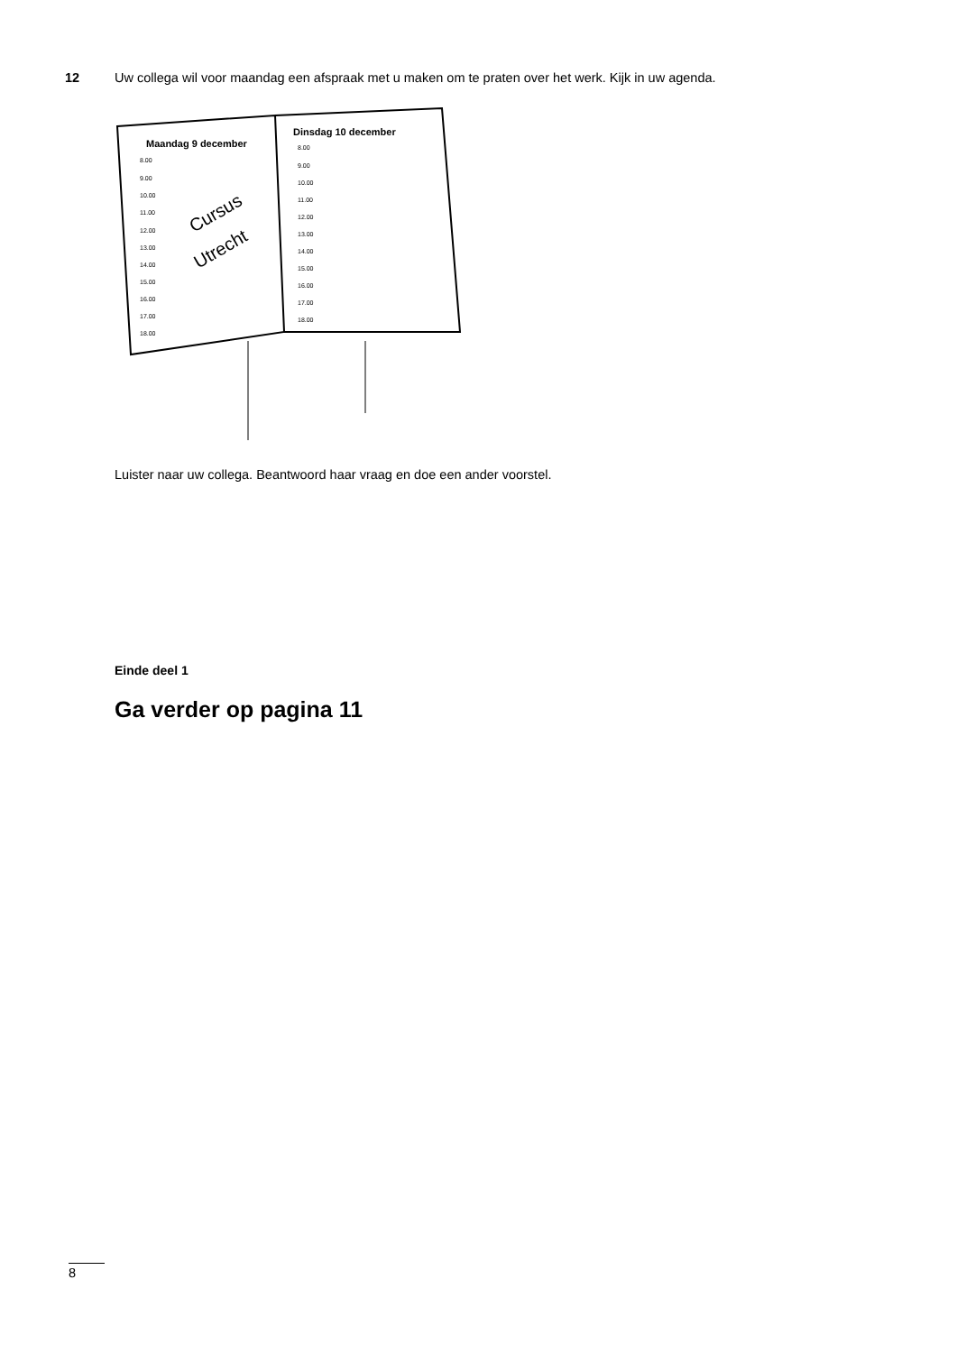12 Uw collega wil voor maandag een afspraak met u maken om te praten over het werk. Kijk in uw agenda.
Maandag 9 december
Dinsdag 10 december
8.00
9.00
10.00
11.00
12.00
13.00
14.00
15.00
16.00
17.00
18.00
8.00
9.00
10.00
11.00
12.00
13.00
14.00
15.00
16.00
17.00
18.00
Cursus
Utrecht
Luister naar uw collega. Beantwoord haar vraag en doe een ander voorstel.
Einde deel 1
Ga verder op pagina 11
8